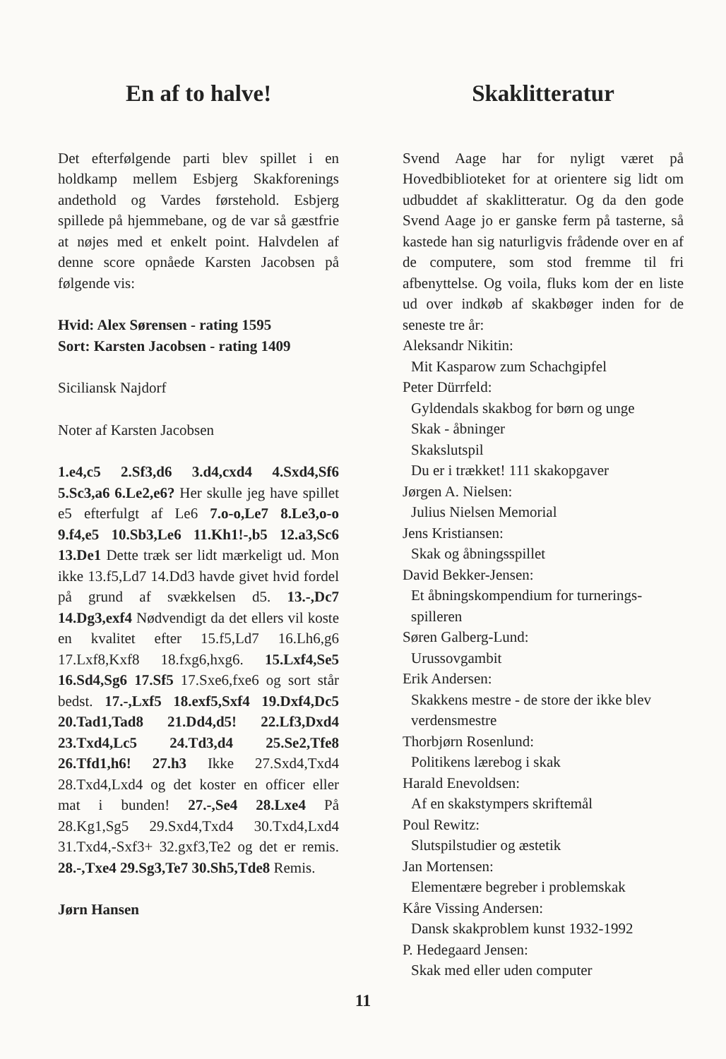En af to halve!
Det efterfølgende parti blev spillet i en holdkamp mellem Esbjerg Skakforenings andethold og Vardes førstehold. Esbjerg spillede på hjemmebane, og de var så gæstfrie at nøjes med et enkelt point. Halvdelen af denne score opnåede Karsten Jacobsen på følgende vis:
Hvid: Alex Sørensen - rating 1595
Sort: Karsten Jacobsen - rating 1409
Siciliansk Najdorf
Noter af Karsten Jacobsen
1.e4,c5 2.Sf3,d6 3.d4,cxd4 4.Sxd4,Sf6 5.Sc3,a6 6.Le2,e6? Her skulle jeg have spillet e5 efterfulgt af Le6 7.o-o,Le7 8.Le3,o-o 9.f4,e5 10.Sb3,Le6 11.Kh1!-,b5 12.a3,Sc6 13.De1 Dette træk ser lidt mærkeligt ud. Mon ikke 13.f5,Ld7 14.Dd3 havde givet hvid fordel på grund af svækkelsen d5. 13.-,Dc7 14.Dg3,exf4 Nødvendigt da det ellers vil koste en kvalitet efter 15.f5,Ld7 16.Lh6,g6 17.Lxf8,Kxf8 18.fxg6,hxg6. 15.Lxf4,Se5 16.Sd4,Sg6 17.Sf5 17.Sxe6,fxe6 og sort står bedst. 17.-,Lxf5 18.exf5,Sxf4 19.Dxf4,Dc5 20.Tad1,Tad8 21.Dd4,d5! 22.Lf3,Dxd4 23.Txd4,Lc5 24.Td3,d4 25.Se2,Tfe8 26.Tfd1,h6! 27.h3 Ikke 27.Sxd4,Txd4 28.Txd4,Lxd4 og det koster en officer eller mat i bunden! 27.-,Se4 28.Lxe4 På 28.Kg1,Sg5 29.Sxd4,Txd4 30.Txd4,Lxd4 31.Txd4,-Sxf3+ 32.gxf3,Te2 og det er remis. 28.-,Txe4 29.Sg3,Te7 30.Sh5,Tde8 Remis.
Jørn Hansen
Skaklitteratur
Svend Aage har for nyligt været på Hovedbiblioteket for at orientere sig lidt om udbuddet af skaklitteratur. Og da den gode Svend Aage jo er ganske ferm på tasterne, så kastede han sig naturligvis frådende over en af de computere, som stod fremme til fri afbenyttelse. Og voila, fluks kom der en liste ud over indkøb af skakbøger inden for de seneste tre år:
Aleksandr Nikitin:
Mit Kasparow zum Schachgipfel
Peter Dürrfeld:
Gyldendals skakbog for børn og unge
Skak - åbninger
Skakslutspil
Du er i trækket! 111 skakopgaver
Jørgen A. Nielsen:
Julius Nielsen Memorial
Jens Kristiansen:
Skak og åbningsspillet
David Bekker-Jensen:
Et åbningskompendium for turnerings-spilleren
Søren Galberg-Lund:
Urussovgambit
Erik Andersen:
Skakkens mestre - de store der ikke blev verdensmestre
Thorbjørn Rosenlund:
Politikens lærebog i skak
Harald Enevoldsen:
Af en skakstympers skriftemål
Poul Rewitz:
Slutspilstudier og æstetik
Jan Mortensen:
Elementære begreber i problemskak
Kåre Vissing Andersen:
Dansk skakproblem kunst 1932-1992
P. Hedegaard Jensen:
Skak med eller uden computer
11